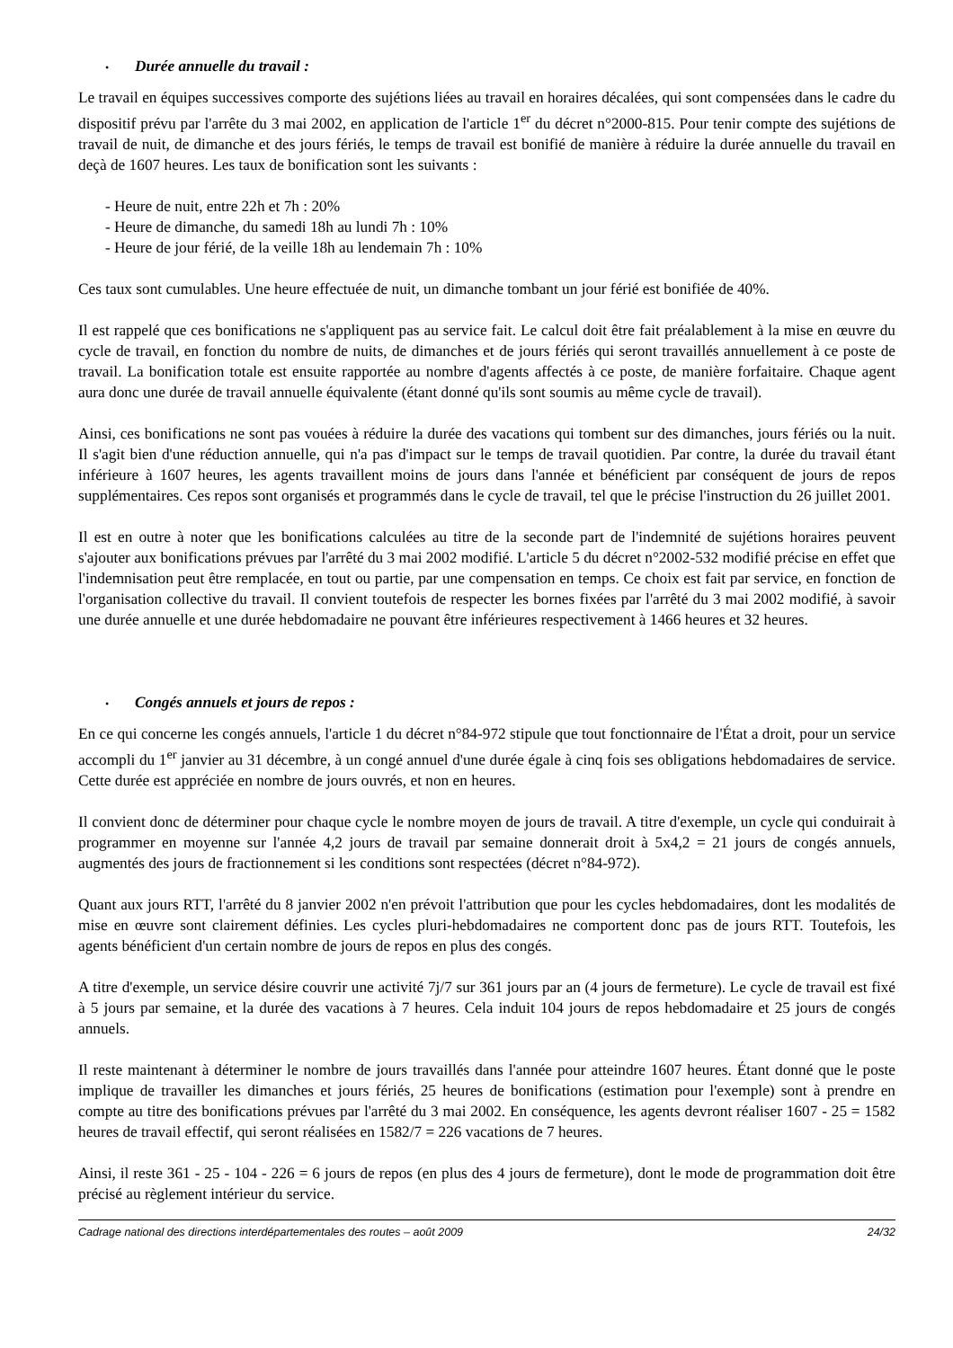• Durée annuelle du travail :
Le travail en équipes successives comporte des sujétions liées au travail en horaires décalées, qui sont compensées dans le cadre du dispositif prévu par l'arrête du 3 mai 2002, en application de l'article 1<sup>er</sup> du décret n°2000-815. Pour tenir compte des sujétions de travail de nuit, de dimanche et des jours fériés, le temps de travail est bonifié de manière à réduire la durée annuelle du travail en deçà de 1607 heures. Les taux de bonification sont les suivants :
- Heure de nuit, entre 22h et 7h : 20%
- Heure de dimanche, du samedi 18h au lundi 7h : 10%
- Heure de jour férié, de la veille 18h au lendemain 7h : 10%
Ces taux sont cumulables. Une heure effectuée de nuit, un dimanche tombant un jour férié est bonifiée de 40%.
Il est rappelé que ces bonifications ne s'appliquent pas au service fait. Le calcul doit être fait préalablement à la mise en œuvre du cycle de travail, en fonction du nombre de nuits, de dimanches et de jours fériés qui seront travaillés annuellement à ce poste de travail. La bonification totale est ensuite rapportée au nombre d'agents affectés à ce poste, de manière forfaitaire. Chaque agent aura donc une durée de travail annuelle équivalente (étant donné qu'ils sont soumis au même cycle de travail).
Ainsi, ces bonifications ne sont pas vouées à réduire la durée des vacations qui tombent sur des dimanches, jours fériés ou la nuit. Il s'agit bien d'une réduction annuelle, qui n'a pas d'impact sur le temps de travail quotidien. Par contre, la durée du travail étant inférieure à 1607 heures, les agents travaillent moins de jours dans l'année et bénéficient par conséquent de jours de repos supplémentaires. Ces repos sont organisés et programmés dans le cycle de travail, tel que le précise l'instruction du 26 juillet 2001.
Il est en outre à noter que les bonifications calculées au titre de la seconde part de l'indemnité de sujétions horaires peuvent s'ajouter aux bonifications prévues par l'arrêté du 3 mai 2002 modifié. L'article 5 du décret n°2002-532 modifié précise en effet que l'indemnisation peut être remplacée, en tout ou partie, par une compensation en temps. Ce choix est fait par service, en fonction de l'organisation collective du travail. Il convient toutefois de respecter les bornes fixées par l'arrêté du 3 mai 2002 modifié, à savoir une durée annuelle et une durée hebdomadaire ne pouvant être inférieures respectivement à 1466 heures et 32 heures.
• Congés annuels et jours de repos :
En ce qui concerne les congés annuels, l'article 1 du décret n°84-972 stipule que tout fonctionnaire de l'État a droit, pour un service accompli du 1<sup>er</sup> janvier au 31 décembre, à un congé annuel d'une durée égale à cinq fois ses obligations hebdomadaires de service. Cette durée est appréciée en nombre de jours ouvrés, et non en heures.
Il convient donc de déterminer pour chaque cycle le nombre moyen de jours de travail. A titre d'exemple, un cycle qui conduirait à programmer en moyenne sur l'année 4,2 jours de travail par semaine donnerait droit à 5x4,2 = 21 jours de congés annuels, augmentés des jours de fractionnement si les conditions sont respectées (décret n°84-972).
Quant aux jours RTT, l'arrêté du 8 janvier 2002 n'en prévoit l'attribution que pour les cycles hebdomadaires, dont les modalités de mise en œuvre sont clairement définies. Les cycles pluri-hebdomadaires ne comportent donc pas de jours RTT. Toutefois, les agents bénéficient d'un certain nombre de jours de repos en plus des congés.
A titre d'exemple, un service désire couvrir une activité 7j/7 sur 361 jours par an (4 jours de fermeture). Le cycle de travail est fixé à 5 jours par semaine, et la durée des vacations à 7 heures. Cela induit 104 jours de repos hebdomadaire et 25 jours de congés annuels.
Il reste maintenant à déterminer le nombre de jours travaillés dans l'année pour atteindre 1607 heures. Étant donné que le poste implique de travailler les dimanches et jours fériés, 25 heures de bonifications (estimation pour l'exemple) sont à prendre en compte au titre des bonifications prévues par l'arrêté du 3 mai 2002. En conséquence, les agents devront réaliser 1607 - 25 = 1582 heures de travail effectif, qui seront réalisées en 1582/7 = 226 vacations de 7 heures.
Ainsi, il reste 361 - 25 - 104 - 226 = 6 jours de repos (en plus des 4 jours de fermeture), dont le mode de programmation doit être précisé au règlement intérieur du service.
Cadrage national des directions interdépartementales des routes – août 2009 24/32